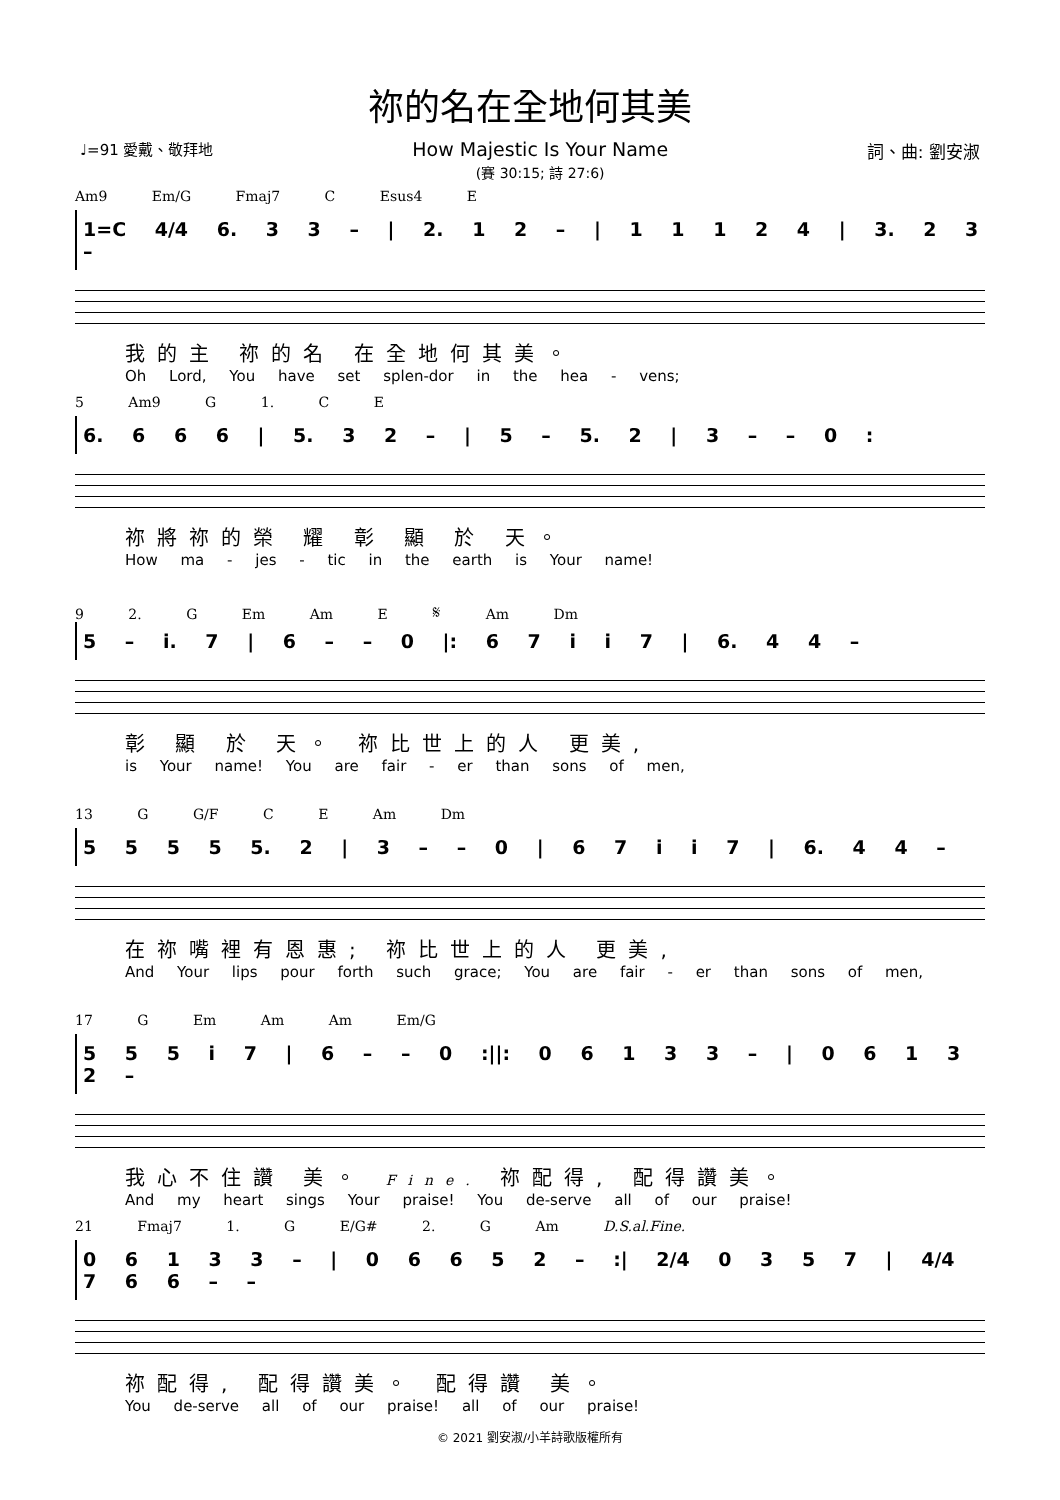祢的名在全地何其美
♩=91 愛戴、敬拜地 How Majestic Is Your Name
(賽 30:15; 詩 27:6) 詞、曲: 劉安淑
Am9 Em/G Fmaj7 C Esus4 E
1=C 4/4 6. 3 3 – | 2. 1 2 – | 1 1 1 2 4 | 3. 2 3 –
我的主 祢的名 在全地何其美。
Oh Lord, You have set splen-dor in the hea - vens;
5 Am9 G 1. C E
6. 6 6 6 | 5. 3 2 – | 5 – 5. 2 | 3 – – 0 :
祢將祢的榮 耀 彰 顯 於 天。
How ma - jes - tic in the earth is Your name!
9 2. G Em Am E 𝄋 Am Dm
5 – i. 7 | 6 – – 0 |: 6 7 i i 7 | 6. 4 4 –
彰 顯 於 天。 祢比世上的人 更美,
is Your name! You are fair - er than sons of men,
13 G G/F C E Am Dm
5 5 5 5 5. 2 | 3 – – 0 | 6 7 i i 7 | 6. 4 4 –
在祢嘴裡有恩惠; 祢比世上的人 更美,
And Your lips pour forth such grace; You are fair - er than sons of men,
17 G Em Am Am Em/G
5 5 5 i 7 | 6 – – 0 :||: 0 6 1 3 3 – | 0 6 1 3 2 –
我心不住讚 美。 Fine. 祢配得, 配得讚美。
And my heart sings Your praise! You de-serve all of our praise!
21 Fmaj7 1. G E/G# 2. G Am D.S.al.Fine.
0 6 1 3 3 – | 0 6 6 5 2 – :| 2/4 0 3 5 7 | 4/4 7 6 6 – –
祢配得, 配得讚美。 配得讚 美。
You de-serve all of our praise! all of our praise!
© 2021 劉安淑/小羊詩歌版權所有